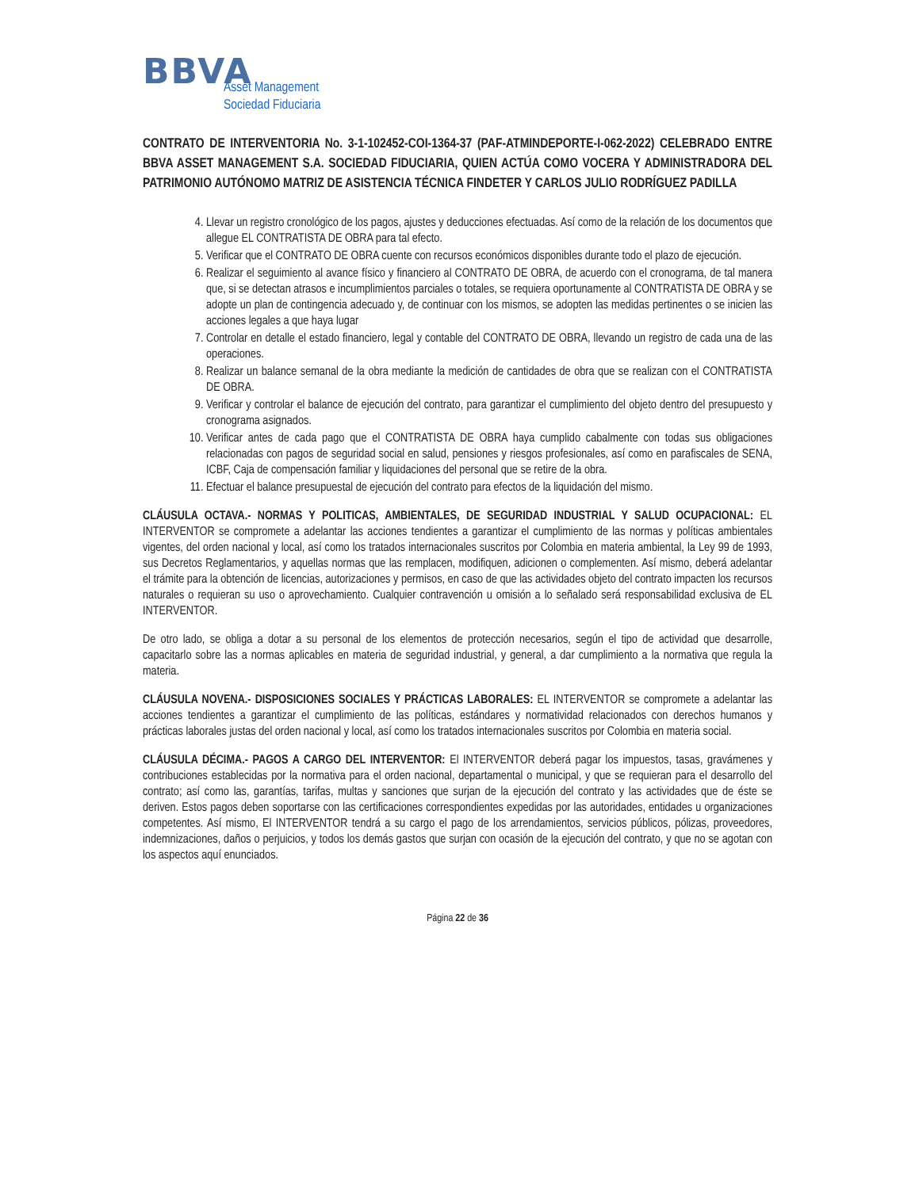BBVA
Asset Management
Sociedad Fiduciaria
CONTRATO DE INTERVENTORIA No. 3-1-102452-COI-1364-37 (PAF-ATMINDEPORTE-I-062-2022) CELEBRADO ENTRE BBVA ASSET MANAGEMENT S.A. SOCIEDAD FIDUCIARIA, QUIEN ACTÚA COMO VOCERA Y ADMINISTRADORA DEL PATRIMONIO AUTÓNOMO MATRIZ DE ASISTENCIA TÉCNICA FINDETER Y CARLOS JULIO RODRÍGUEZ PADILLA
4. Llevar un registro cronológico de los pagos, ajustes y deducciones efectuadas. Así como de la relación de los documentos que allegue EL CONTRATISTA DE OBRA para tal efecto.
5. Verificar que el CONTRATO DE OBRA cuente con recursos económicos disponibles durante todo el plazo de ejecución.
6. Realizar el seguimiento al avance físico y financiero al CONTRATO DE OBRA, de acuerdo con el cronograma, de tal manera que, si se detectan atrasos e incumplimientos parciales o totales, se requiera oportunamente al CONTRATISTA DE OBRA y se adopte un plan de contingencia adecuado y, de continuar con los mismos, se adopten las medidas pertinentes o se inicien las acciones legales a que haya lugar
7. Controlar en detalle el estado financiero, legal y contable del CONTRATO DE OBRA, llevando un registro de cada una de las operaciones.
8. Realizar un balance semanal de la obra mediante la medición de cantidades de obra que se realizan con el CONTRATISTA DE OBRA.
9. Verificar y controlar el balance de ejecución del contrato, para garantizar el cumplimiento del objeto dentro del presupuesto y cronograma asignados.
10. Verificar antes de cada pago que el CONTRATISTA DE OBRA haya cumplido cabalmente con todas sus obligaciones relacionadas con pagos de seguridad social en salud, pensiones y riesgos profesionales, así como en parafiscales de SENA, ICBF, Caja de compensación familiar y liquidaciones del personal que se retire de la obra.
11. Efectuar el balance presupuestal de ejecución del contrato para efectos de la liquidación del mismo.
CLÁUSULA OCTAVA.- NORMAS Y POLITICAS, AMBIENTALES, DE SEGURIDAD INDUSTRIAL Y SALUD OCUPACIONAL: EL INTERVENTOR se compromete a adelantar las acciones tendientes a garantizar el cumplimiento de las normas y políticas ambientales vigentes, del orden nacional y local, así como los tratados internacionales suscritos por Colombia en materia ambiental, la Ley 99 de 1993, sus Decretos Reglamentarios, y aquellas normas que las remplacen, modifiquen, adicionen o complementen. Así mismo, deberá adelantar el trámite para la obtención de licencias, autorizaciones y permisos, en caso de que las actividades objeto del contrato impacten los recursos naturales o requieran su uso o aprovechamiento. Cualquier contravención u omisión a lo señalado será responsabilidad exclusiva de EL INTERVENTOR.
De otro lado, se obliga a dotar a su personal de los elementos de protección necesarios, según el tipo de actividad que desarrolle, capacitarlo sobre las a normas aplicables en materia de seguridad industrial, y general, a dar cumplimiento a la normativa que regula la materia.
CLÁUSULA NOVENA.- DISPOSICIONES SOCIALES Y PRÁCTICAS LABORALES: EL INTERVENTOR se compromete a adelantar las acciones tendientes a garantizar el cumplimiento de las políticas, estándares y normatividad relacionados con derechos humanos y prácticas laborales justas del orden nacional y local, así como los tratados internacionales suscritos por Colombia en materia social.
CLÁUSULA DÉCIMA.- PAGOS A CARGO DEL INTERVENTOR: El INTERVENTOR deberá pagar los impuestos, tasas, gravámenes y contribuciones establecidas por la normativa para el orden nacional, departamental o municipal, y que se requieran para el desarrollo del contrato; así como las, garantías, tarifas, multas y sanciones que surjan de la ejecución del contrato y las actividades que de éste se deriven. Estos pagos deben soportarse con las certificaciones correspondientes expedidas por las autoridades, entidades u organizaciones competentes. Así mismo, El INTERVENTOR tendrá a su cargo el pago de los arrendamientos, servicios públicos, pólizas, proveedores, indemnizaciones, daños o perjuicios, y todos los demás gastos que surjan con ocasión de la ejecución del contrato, y que no se agotan con los aspectos aquí enunciados.
Página 22 de 36